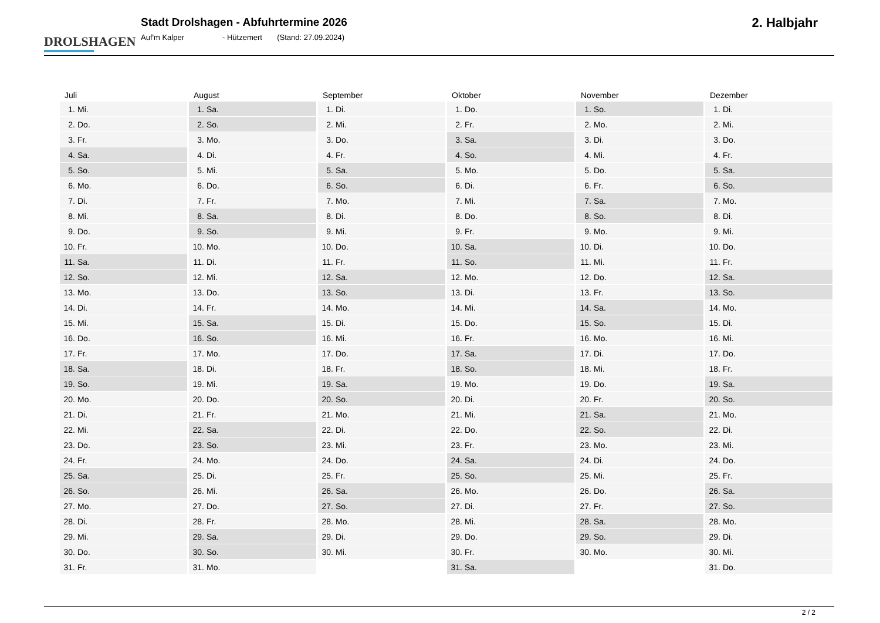DROLSHAGEN
Stadt Drolshagen - Abfuhrtermine 2026
Auf'm Kalper - Hützemert (Stand: 27.09.2024)
2. Halbjahr
| Juli | |
| --- | --- |
| 1. | Mi. |
| 2. | Do. |
| 3. | Fr. |
| 4. | Sa. |
| 5. | So. |
| 6. | Mo. |
| 7. | Di. |
| 8. | Mi. |
| 9. | Do. |
| 10. | Fr. |
| 11. | Sa. |
| 12. | So. |
| 13. | Mo. |
| 14. | Di. |
| 15. | Mi. |
| 16. | Do. |
| 17. | Fr. |
| 18. | Sa. |
| 19. | So. |
| 20. | Mo. |
| 21. | Di. |
| 22. | Mi. |
| 23. | Do. |
| 24. | Fr. |
| 25. | Sa. |
| 26. | So. |
| 27. | Mo. |
| 28. | Di. |
| 29. | Mi. |
| 30. | Do. |
| 31. | Fr. |
| August | |
| --- | --- |
| 1. | Sa. |
| 2. | So. |
| 3. | Mo. |
| 4. | Di. |
| 5. | Mi. |
| 6. | Do. |
| 7. | Fr. |
| 8. | Sa. |
| 9. | So. |
| 10. | Mo. |
| 11. | Di. |
| 12. | Mi. |
| 13. | Do. |
| 14. | Fr. |
| 15. | Sa. |
| 16. | So. |
| 17. | Mo. |
| 18. | Di. |
| 19. | Mi. |
| 20. | Do. |
| 21. | Fr. |
| 22. | Sa. |
| 23. | So. |
| 24. | Mo. |
| 25. | Di. |
| 26. | Mi. |
| 27. | Do. |
| 28. | Fr. |
| 29. | Sa. |
| 30. | So. |
| 31. | Mo. |
| September | |
| --- | --- |
| 1. | Di. |
| 2. | Mi. |
| 3. | Do. |
| 4. | Fr. |
| 5. | Sa. |
| 6. | So. |
| 7. | Mo. |
| 8. | Di. |
| 9. | Mi. |
| 10. | Do. |
| 11. | Fr. |
| 12. | Sa. |
| 13. | So. |
| 14. | Mo. |
| 15. | Di. |
| 16. | Mi. |
| 17. | Do. |
| 18. | Fr. |
| 19. | Sa. |
| 20. | So. |
| 21. | Mo. |
| 22. | Di. |
| 23. | Mi. |
| 24. | Do. |
| 25. | Fr. |
| 26. | Sa. |
| 27. | So. |
| 28. | Mo. |
| 29. | Di. |
| 30. | Mi. |
| Oktober | |
| --- | --- |
| 1. | Do. |
| 2. | Fr. |
| 3. | Sa. |
| 4. | So. |
| 5. | Mo. |
| 6. | Di. |
| 7. | Mi. |
| 8. | Do. |
| 9. | Fr. |
| 10. | Sa. |
| 11. | So. |
| 12. | Mo. |
| 13. | Di. |
| 14. | Mi. |
| 15. | Do. |
| 16. | Fr. |
| 17. | Sa. |
| 18. | So. |
| 19. | Mo. |
| 20. | Di. |
| 21. | Mi. |
| 22. | Do. |
| 23. | Fr. |
| 24. | Sa. |
| 25. | So. |
| 26. | Mo. |
| 27. | Di. |
| 28. | Mi. |
| 29. | Do. |
| 30. | Fr. |
| 31. | Sa. |
| November | |
| --- | --- |
| 1. | So. |
| 2. | Mo. |
| 3. | Di. |
| 4. | Mi. |
| 5. | Do. |
| 6. | Fr. |
| 7. | Sa. |
| 8. | So. |
| 9. | Mo. |
| 10. | Di. |
| 11. | Mi. |
| 12. | Do. |
| 13. | Fr. |
| 14. | Sa. |
| 15. | So. |
| 16. | Mo. |
| 17. | Di. |
| 18. | Mi. |
| 19. | Do. |
| 20. | Fr. |
| 21. | Sa. |
| 22. | So. |
| 23. | Mo. |
| 24. | Di. |
| 25. | Mi. |
| 26. | Do. |
| 27. | Fr. |
| 28. | Sa. |
| 29. | So. |
| 30. | Mo. |
| Dezember | |
| --- | --- |
| 1. | Di. |
| 2. | Mi. |
| 3. | Do. |
| 4. | Fr. |
| 5. | Sa. |
| 6. | So. |
| 7. | Mo. |
| 8. | Di. |
| 9. | Mi. |
| 10. | Do. |
| 11. | Fr. |
| 12. | Sa. |
| 13. | So. |
| 14. | Mo. |
| 15. | Di. |
| 16. | Mi. |
| 17. | Do. |
| 18. | Fr. |
| 19. | Sa. |
| 20. | So. |
| 21. | Mo. |
| 22. | Di. |
| 23. | Mi. |
| 24. | Do. |
| 25. | Fr. |
| 26. | Sa. |
| 27. | So. |
| 28. | Mo. |
| 29. | Di. |
| 30. | Mi. |
| 31. | Do. |
2 / 2